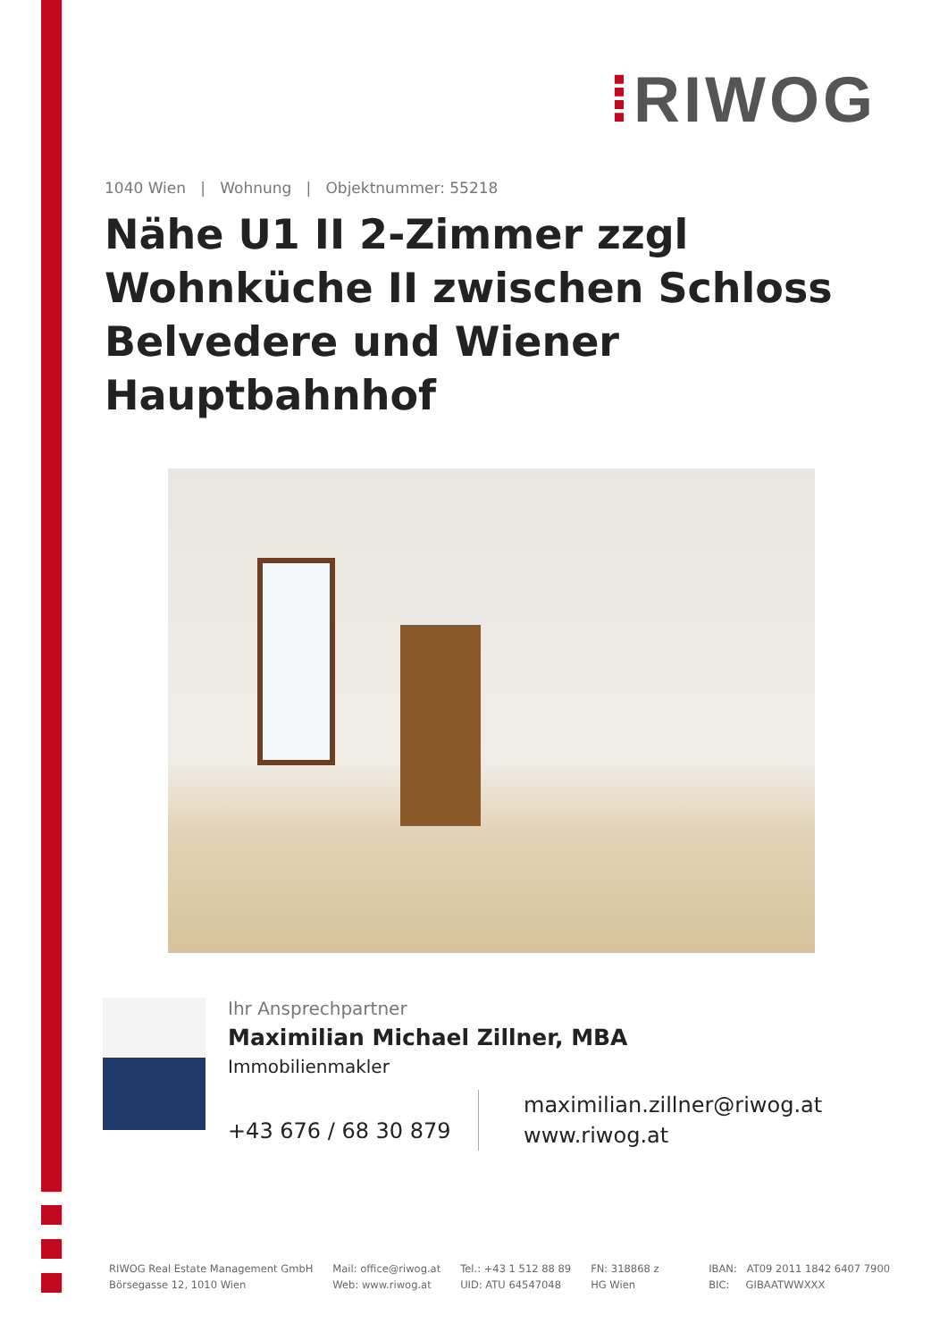⁞RIWOG
1040 Wien | Wohnung | Objektnummer: 55218
Nähe U1 II 2-Zimmer zzgl Wohnküche II zwischen Schloss Belvedere und Wiener Hauptbahnhof
Ihr Ansprechpartner
Maximilian Michael Zillner, MBA
Immobilienmakler
+43 676 / 68 30 879
maximilian.zillner@riwog.at
www.riwog.at
RIWOG Real Estate Management GmbH
Börsegasse 12, 1010 Wien
Mail: office@riwog.at
Web: www.riwog.at
Tel.: +43 1 512 88 89
UID: ATU 64547048
FN: 318868 z
HG Wien
IBAN: AT09 2011 1842 6407 7900
BIC: GIBAATWWXXX